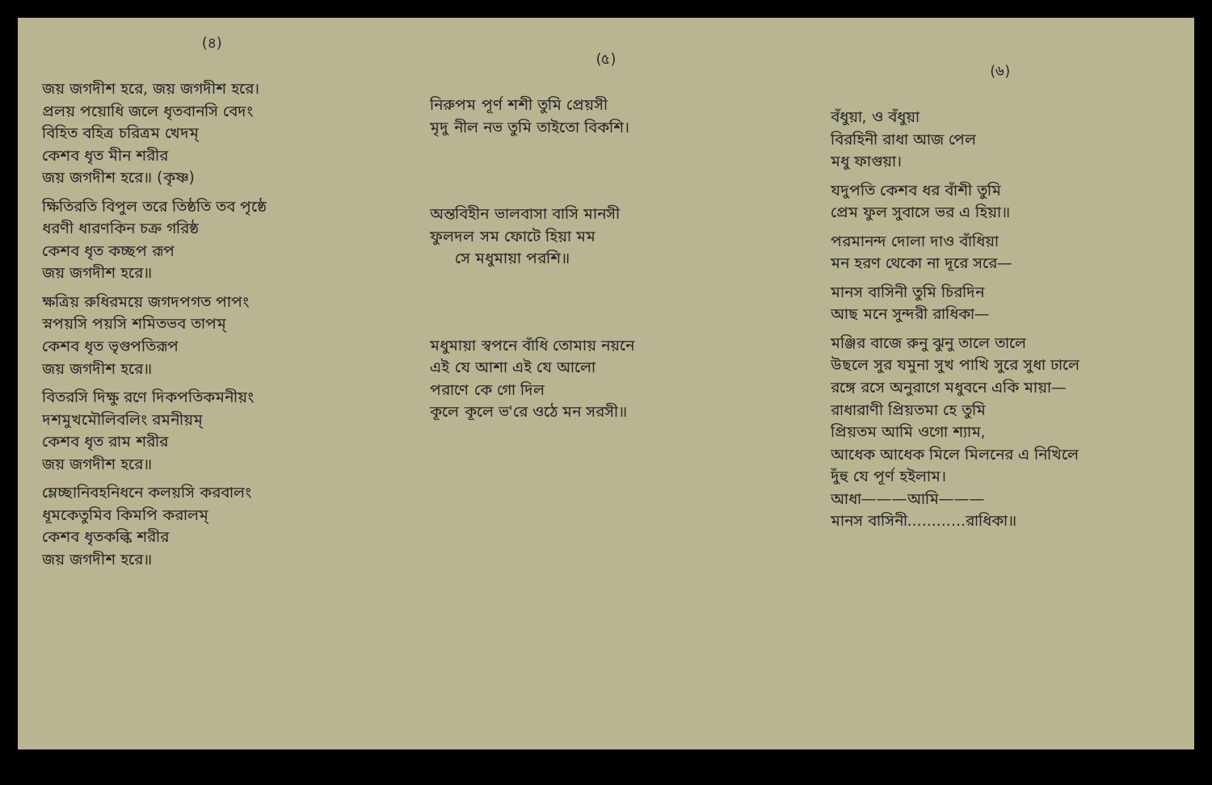(৪)
জয় জগদীশ হরে, জয় জগদীশ হরে।
প্রলয় পয়োধি জলে ধৃতবানসি বেদং
বিহিত বহিত্র চরিত্রম খেদম্
কেশব ধৃত মীন শরীর
জয় জগদীশ হরে॥ (কৃষ্ণ)
ক্ষিতিরতি বিপুল তরে তিষ্ঠতি তব পৃষ্ঠে
ধরণী ধারণকিন চক্র গরিষ্ঠ
কেশব ধৃত কচ্ছপ রূপ
জয় জগদীশ হরে॥
ক্ষত্রিয় রুধিরময়ে জগদপগত পাপং
স্নপয়সি পয়সি শমিতভব তাপম্
কেশব ধৃত ভৃগুপতিরূপ
জয় জগদীশ হরে॥
বিতরসি দিক্ষু রণে দিকপতিকমনীয়ং
দশমুখমৌলিবলিং রমনীয়ম্
কেশব ধৃত রাম শরীর
জয় জগদীশ হরে॥
ম্লেচ্ছানিবহনিধনে কলয়সি করবালং
ধূমকেতুমিব কিমপি করালম্
কেশব ধৃতকল্কি শরীর
জয় জগদীশ হরে॥
(৫)
নিরুপম পূর্ণ শশী তুমি প্রেয়সী
মৃদু নীল নভ তুমি তাইতো বিকশি।
অন্তবিহীন ভালবাসা বাসি মানসী
ফুলদল সম ফোটে হিয়া মম
সে মধুমায়া পরশি॥
মধুমায়া স্বপনে বাঁধি তোমায় নয়নে
এই যে আশা এই যে আলো
পরাণে কে গো দিল
কূলে কূলে ভ'রে ওঠে মন সরসী॥
(৬)
বঁধুয়া, ও বঁধুয়া
বিরহিনী রাধা আজ পেল
মধু ফাগুয়া।
যদুপতি কেশব ধর বাঁশী তুমি
প্রেম ফুল সুবাসে ভর এ হিয়া॥
পরমানন্দ দোলা দাও বাঁধিয়া
মন হরণ থেকো না দূরে সরে—
মানস বাসিনী তুমি চিরদিন
আছ মনে সুন্দরী রাধিকা—
মঞ্জির বাজে রুনু ঝুনু তালে তালে
উছলে সুর যমুনা সুখ পাখি সুরে সুধা ঢালে
রঙ্গে রসে অনুরাগে মধুবনে একি মায়া—
রাধারাণী প্রিয়তমা হে তুমি
প্রিয়তম আমি ওগো শ্যাম,
আধেক আধেক মিলে মিলনের এ নিখিলে
দুঁহু যে পূর্ণ হইলাম।
আধা———আমি———
মানস বাসিনী............রাধিকা॥